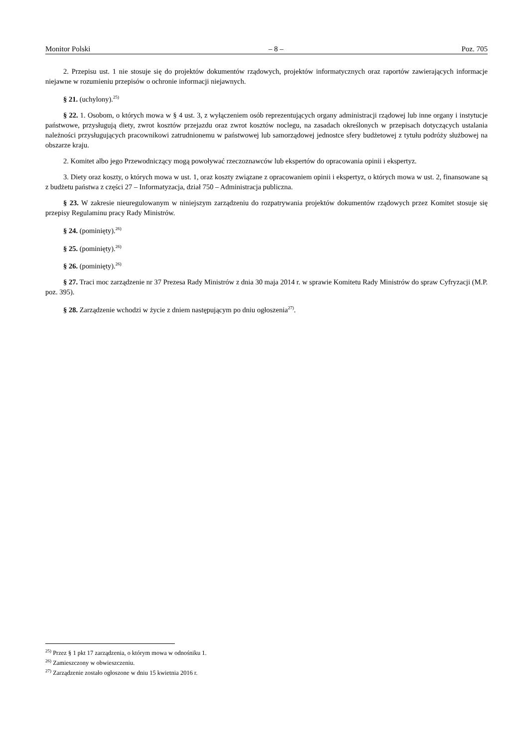Monitor Polski – 8 – Poz. 705
2. Przepisu ust. 1 nie stosuje się do projektów dokumentów rządowych, projektów informatycznych oraz raportów zawierających informacje niejawne w rozumieniu przepisów o ochronie informacji niejawnych.
§ 21. (uchylony).<sup>25)</sup>
§ 22. 1. Osobom, o których mowa w § 4 ust. 3, z wyłączeniem osób reprezentujących organy administracji rządowej lub inne organy i instytucje państwowe, przysługują diety, zwrot kosztów przejazdu oraz zwrot kosztów noclegu, na zasadach określonych w przepisach dotyczących ustalania należności przysługujących pracownikowi zatrudnionemu w państwowej lub samorządowej jednostce sfery budżetowej z tytułu podróży służbowej na obszarze kraju.
2. Komitet albo jego Przewodniczący mogą powoływać rzeczoznawców lub ekspertów do opracowania opinii i ekspertyz.
3. Diety oraz koszty, o których mowa w ust. 1, oraz koszty związane z opracowaniem opinii i ekspertyz, o których mowa w ust. 2, finansowane są z budżetu państwa z części 27 – Informatyzacja, dział 750 – Administracja publiczna.
§ 23. W zakresie nieuregulowanym w niniejszym zarządzeniu do rozpatrywania projektów dokumentów rządowych przez Komitet stosuje się przepisy Regulaminu pracy Rady Ministrów.
§ 24. (pominięty).<sup>26)</sup>
§ 25. (pominięty).<sup>26)</sup>
§ 26. (pominięty).<sup>26)</sup>
§ 27. Traci moc zarządzenie nr 37 Prezesa Rady Ministrów z dnia 30 maja 2014 r. w sprawie Komitetu Rady Ministrów do spraw Cyfryzacji (M.P. poz. 395).
§ 28. Zarządzenie wchodzi w życie z dniem następującym po dniu ogłoszenia<sup>27)</sup>.
<sup>25)</sup> Przez § 1 pkt 17 zarządzenia, o którym mowa w odnośniku 1.
<sup>26)</sup> Zamieszczony w obwieszczeniu.
<sup>27)</sup> Zarządzenie zostało ogłoszone w dniu 15 kwietnia 2016 r.